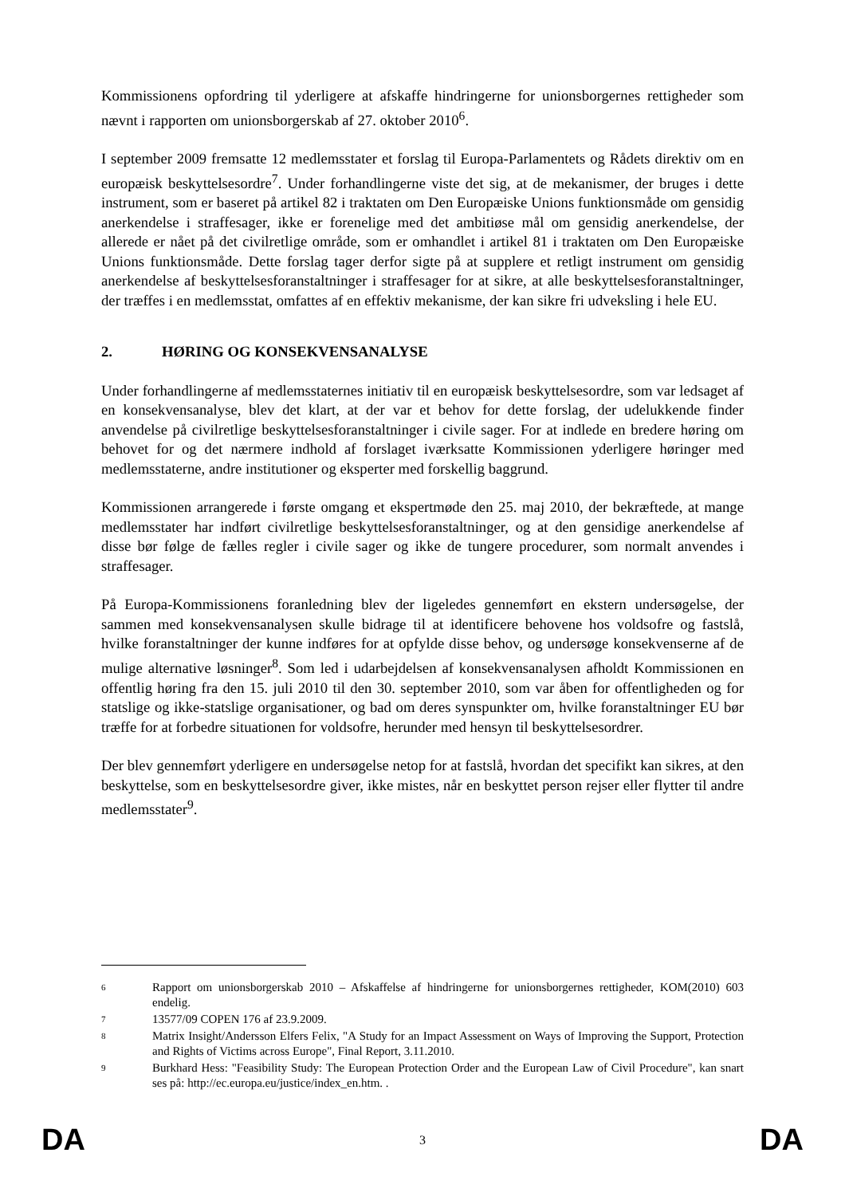Kommissionens opfordring til yderligere at afskaffe hindringerne for unionsborgernes rettigheder som nævnt i rapporten om unionsborgerskab af 27. oktober 2010<sup>6</sup>.
I september 2009 fremsatte 12 medlemsstater et forslag til Europa-Parlamentets og Rådets direktiv om en europæisk beskyttelsesordre<sup>7</sup>. Under forhandlingerne viste det sig, at de mekanismer, der bruges i dette instrument, som er baseret på artikel 82 i traktaten om Den Europæiske Unions funktionsmåde om gensidig anerkendelse i straffesager, ikke er forenelige med det ambitiøse mål om gensidig anerkendelse, der allerede er nået på det civilretlige område, som er omhandlet i artikel 81 i traktaten om Den Europæiske Unions funktionsmåde. Dette forslag tager derfor sigte på at supplere et retligt instrument om gensidig anerkendelse af beskyttelsesforanstaltninger i straffesager for at sikre, at alle beskyttelsesforanstaltninger, der træffes i en medlemsstat, omfattes af en effektiv mekanisme, der kan sikre fri udveksling i hele EU.
2. HØRING OG KONSEKVENSANALYSE
Under forhandlingerne af medlemsstaternes initiativ til en europæisk beskyttelsesordre, som var ledsaget af en konsekvensanalyse, blev det klart, at der var et behov for dette forslag, der udelukkende finder anvendelse på civilretlige beskyttelsesforanstaltninger i civile sager. For at indlede en bredere høring om behovet for og det nærmere indhold af forslaget iværksatte Kommissionen yderligere høringer med medlemsstaterne, andre institutioner og eksperter med forskellig baggrund.
Kommissionen arrangerede i første omgang et ekspertmøde den 25. maj 2010, der bekræftede, at mange medlemsstater har indført civilretlige beskyttelsesforanstaltninger, og at den gensidige anerkendelse af disse bør følge de fælles regler i civile sager og ikke de tungere procedurer, som normalt anvendes i straffesager.
På Europa-Kommissionens foranledning blev der ligeledes gennemført en ekstern undersøgelse, der sammen med konsekvensanalysen skulle bidrage til at identificere behovene hos voldsofre og fastslå, hvilke foranstaltninger der kunne indføres for at opfylde disse behov, og undersøge konsekvenserne af de mulige alternative løsninger<sup>8</sup>. Som led i udarbejdelsen af konsekvensanalysen afholdt Kommissionen en offentlig høring fra den 15. juli 2010 til den 30. september 2010, som var åben for offentligheden og for statslige og ikke-statslige organisationer, og bad om deres synspunkter om, hvilke foranstaltninger EU bør træffe for at forbedre situationen for voldsofre, herunder med hensyn til beskyttelsesordrer.
Der blev gennemført yderligere en undersøgelse netop for at fastslå, hvordan det specifikt kan sikres, at den beskyttelse, som en beskyttelsesordre giver, ikke mistes, når en beskyttet person rejser eller flytter til andre medlemsstater<sup>9</sup>.
6
Rapport om unionsborgerskab 2010 – Afskaffelse af hindringerne for unionsborgernes rettigheder, KOM(2010) 603 endelig.
7
13577/09 COPEN 176 af 23.9.2009.
8
Matrix Insight/Andersson Elfers Felix, "A Study for an Impact Assessment on Ways of Improving the Support, Protection and Rights of Victims across Europe", Final Report, 3.11.2010.
9
Burkhard Hess: "Feasibility Study: The European Protection Order and the European Law of Civil Procedure", kan snart ses på: http://ec.europa.eu/justice/index_en.htm. .
DA 3 DA